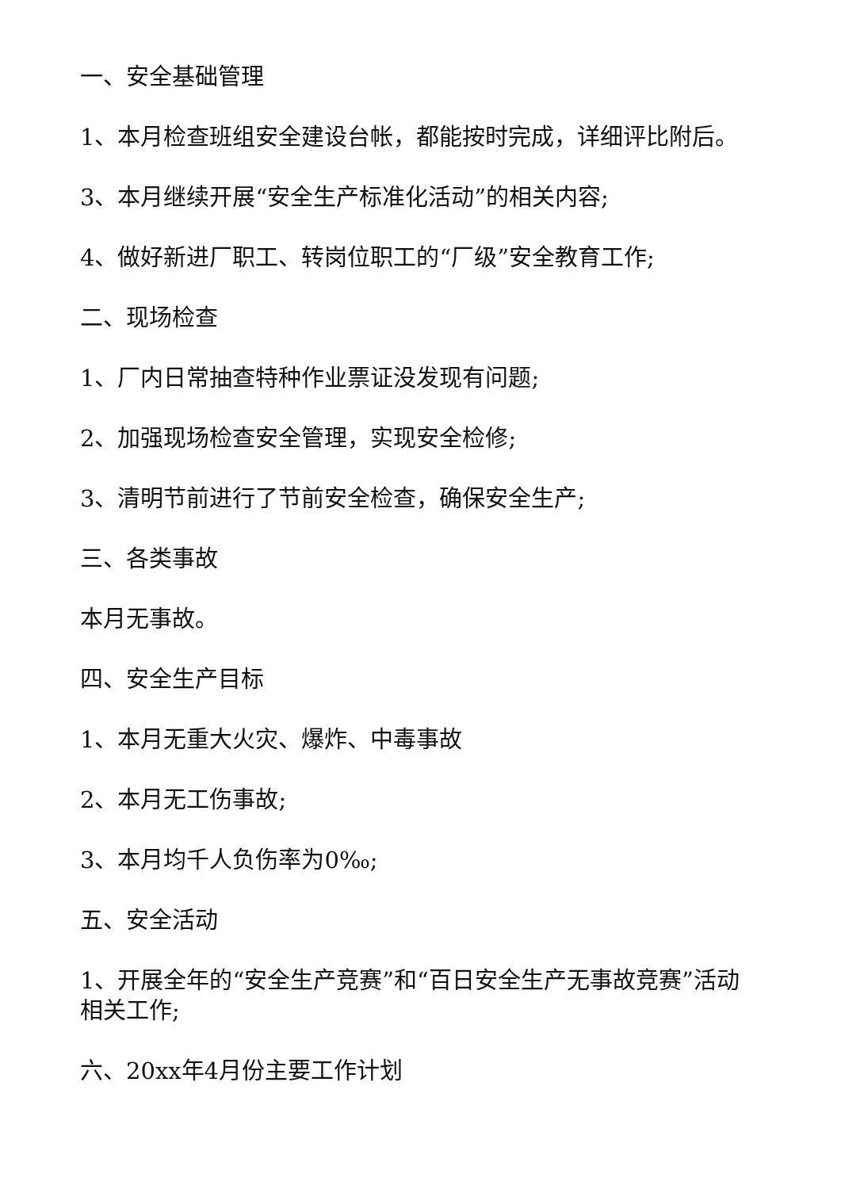一、安全基础管理
1、本月检查班组安全建设台帐，都能按时完成，详细评比附后。
3、本月继续开展“安全生产标准化活动”的相关内容;
4、做好新进厂职工、转岗位职工的“厂级”安全教育工作;
二、现场检查
1、厂内日常抽查特种作业票证没发现有问题;
2、加强现场检查安全管理，实现安全检修;
3、清明节前进行了节前安全检查，确保安全生产;
三、各类事故
本月无事故。
四、安全生产目标
1、本月无重大火灾、爆炸、中毒事故
2、本月无工伤事故;
3、本月均千人负伤率为0‰;
五、安全活动
1、开展全年的“安全生产竞赛”和“百日安全生产无事故竞赛”活动相关工作;
六、20xx年4月份主要工作计划